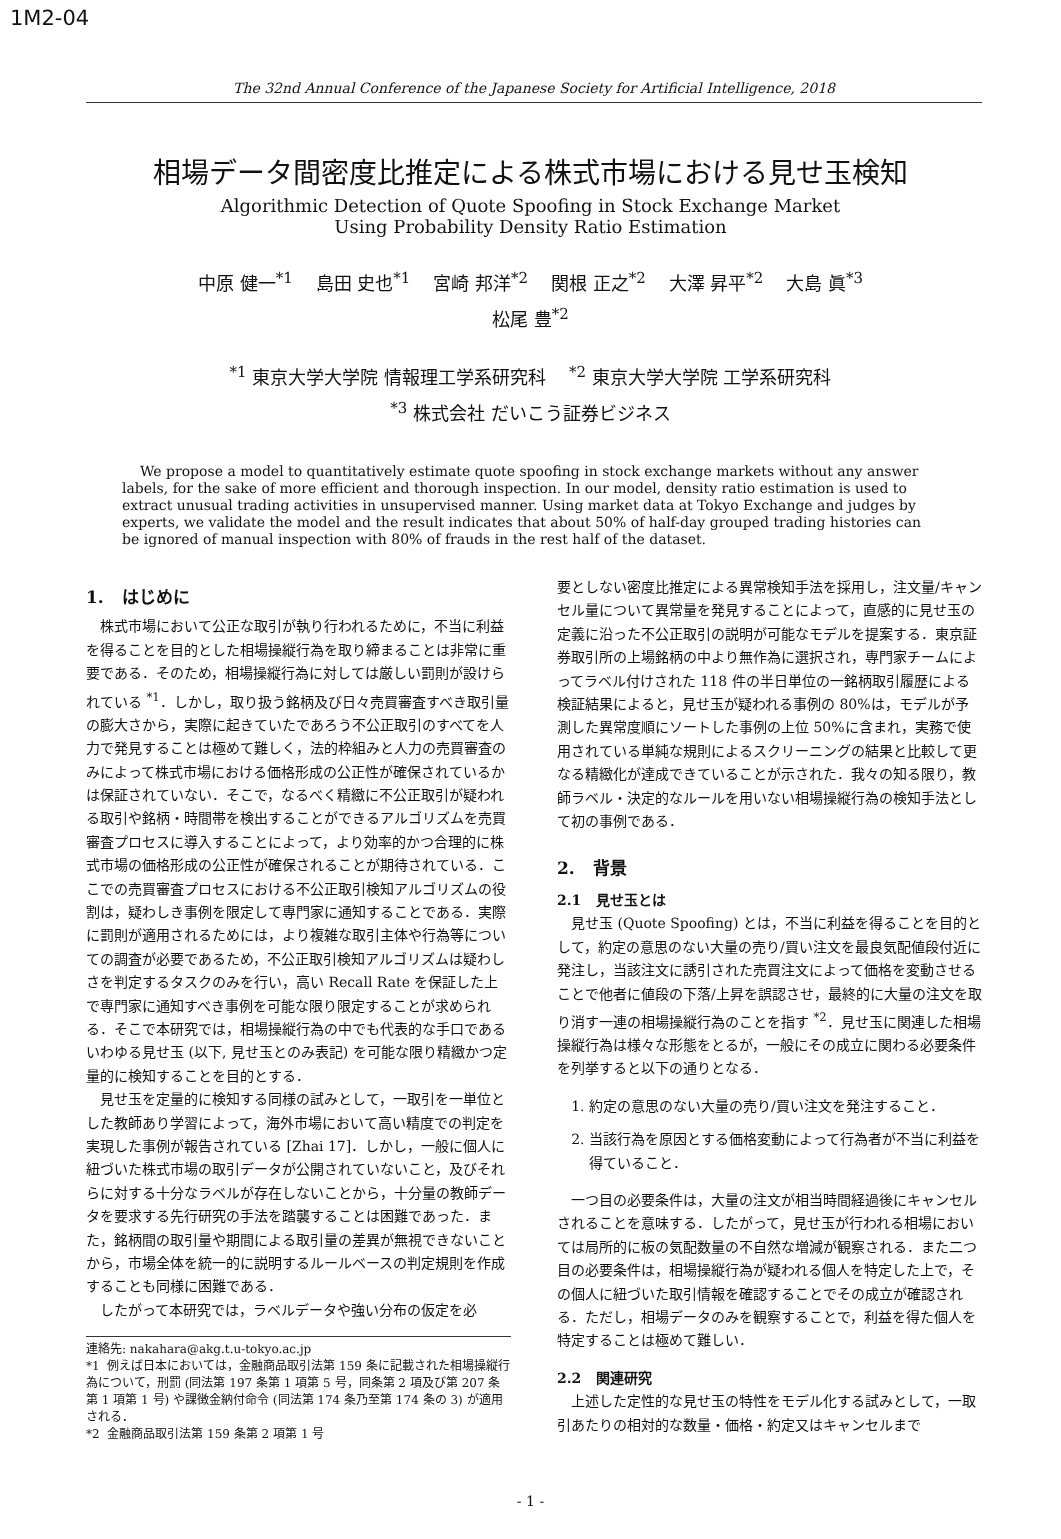1M2-04
The 32nd Annual Conference of the Japanese Society for Artificial Intelligence, 2018
相場データ間密度比推定による株式市場における見せ玉検知
Algorithmic Detection of Quote Spoofing in Stock Exchange Market
Using Probability Density Ratio Estimation
中原 健一<sup>*1</sup> 島田 史也<sup>*1</sup> 宮崎 邦洋<sup>*2</sup> 関根 正之<sup>*2</sup> 大澤 昇平<sup>*2</sup> 大島 眞<sup>*3</sup>
松尾 豊<sup>*2</sup>
<sup>*1</sup> 東京大学大学院 情報理工学系研究科 <sup>*2</sup> 東京大学大学院 工学系研究科
<sup>*3</sup> 株式会社 だいこう証券ビジネス
We propose a model to quantitatively estimate quote spoofing in stock exchange markets without any answer labels, for the sake of more efficient and thorough inspection. In our model, density ratio estimation is used to extract unusual trading activities in unsupervised manner. Using market data at Tokyo Exchange and judges by experts, we validate the model and the result indicates that about 50% of half-day grouped trading histories can be ignored of manual inspection with 80% of frauds in the rest half of the dataset.
1. はじめに
株式市場において公正な取引が執り行われるために，不当に利益を得ることを目的とした相場操縦行為を取り締まることは非常に重要である．そのため，相場操縦行為に対しては厳しい罰則が設けられている <sup>*1</sup>．しかし，取り扱う銘柄及び日々売買審査すべき取引量の膨大さから，実際に起きていたであろう不公正取引のすべてを人力で発見することは極めて難しく，法的枠組みと人力の売買審査のみによって株式市場における価格形成の公正性が確保されているかは保証されていない．そこで，なるべく精緻に不公正取引が疑われる取引や銘柄・時間帯を検出することができるアルゴリズムを売買審査プロセスに導入することによって，より効率的かつ合理的に株式市場の価格形成の公正性が確保されることが期待されている．ここでの売買審査プロセスにおける不公正取引検知アルゴリズムの役割は，疑わしき事例を限定して専門家に通知することである．実際に罰則が適用されるためには，より複雑な取引主体や行為等についての調査が必要であるため，不公正取引検知アルゴリズムは疑わしさを判定するタスクのみを行い，高い Recall Rate を保証した上で専門家に通知すべき事例を可能な限り限定することが求められる．そこで本研究では，相場操縦行為の中でも代表的な手口であるいわゆる見せ玉 (以下, 見せ玉とのみ表記) を可能な限り精緻かつ定量的に検知することを目的とする．
見せ玉を定量的に検知する同様の試みとして，一取引を一単位とした教師あり学習によって，海外市場において高い精度での判定を実現した事例が報告されている [Zhai 17]．しかし，一般に個人に紐づいた株式市場の取引データが公開されていないこと，及びそれらに対する十分なラベルが存在しないことから，十分量の教師データを要求する先行研究の手法を踏襲することは困難であった．また，銘柄間の取引量や期間による取引量の差異が無視できないことから，市場全体を統一的に説明するルールベースの判定規則を作成することも同様に困難である．
したがって本研究では，ラベルデータや強い分布の仮定を必
連絡先: nakahara@akg.t.u-tokyo.ac.jp
*1 例えば日本においては，金融商品取引法第 159 条に記載された相場操縦行為について，刑罰 (同法第 197 条第 1 項第 5 号，同条第 2 項及び第 207 条第 1 項第 1 号) や課徴金納付命令 (同法第 174 条乃至第 174 条の 3) が適用される．
*2 金融商品取引法第 159 条第 2 項第 1 号
要としない密度比推定による異常検知手法を採用し，注文量/キャンセル量について異常量を発見することによって，直感的に見せ玉の定義に沿った不公正取引の説明が可能なモデルを提案する．東京証券取引所の上場銘柄の中より無作為に選択され，専門家チームによってラベル付けされた 118 件の半日単位の一銘柄取引履歴による検証結果によると，見せ玉が疑われる事例の 80%は，モデルが予測した異常度順にソートした事例の上位 50%に含まれ，実務で使用されている単純な規則によるスクリーニングの結果と比較して更なる精緻化が達成できていることが示された．我々の知る限り，教師ラベル・決定的なルールを用いない相場操縦行為の検知手法として初の事例である．
2. 背景
2.1 見せ玉とは
見せ玉 (Quote Spoofing) とは，不当に利益を得ることを目的として，約定の意思のない大量の売り/買い注文を最良気配値段付近に発注し，当該注文に誘引された売買注文によって価格を変動させることで他者に値段の下落/上昇を誤認させ，最終的に大量の注文を取り消す一連の相場操縦行為のことを指す <sup>*2</sup>．見せ玉に関連した相場操縦行為は様々な形態をとるが，一般にその成立に関わる必要条件を列挙すると以下の通りとなる．
1. 約定の意思のない大量の売り/買い注文を発注すること．
2. 当該行為を原因とする価格変動によって行為者が不当に利益を得ていること．
一つ目の必要条件は，大量の注文が相当時間経過後にキャンセルされることを意味する．したがって，見せ玉が行われる相場においては局所的に板の気配数量の不自然な増減が観察される．また二つ目の必要条件は，相場操縦行為が疑われる個人を特定した上で，その個人に紐づいた取引情報を確認することでその成立が確認される．ただし，相場データのみを観察することで，利益を得た個人を特定することは極めて難しい．
2.2 関連研究
上述した定性的な見せ玉の特性をモデル化する試みとして，一取引あたりの相対的な数量・価格・約定又はキャンセルまで
- 1 -